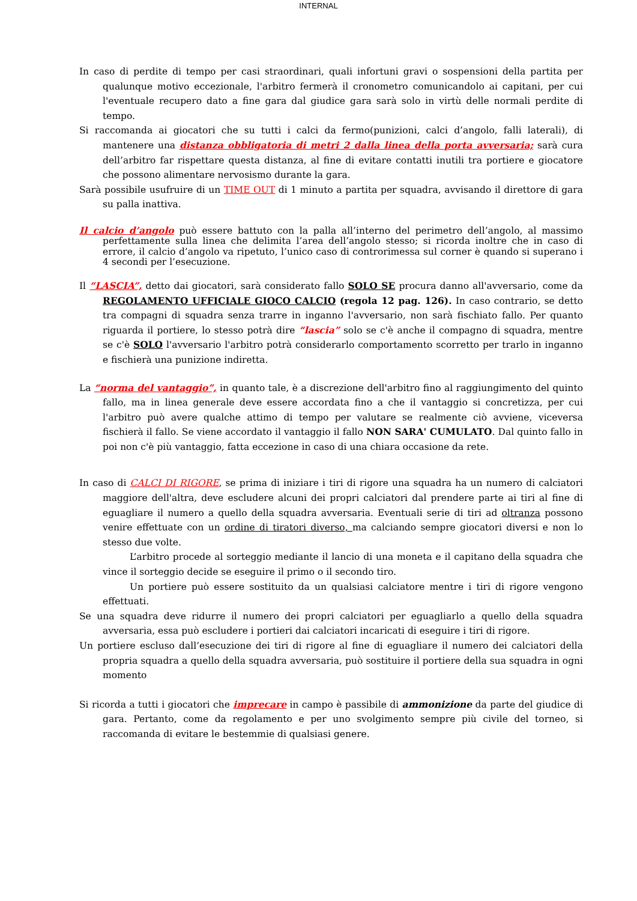INTERNAL
In caso di perdite di tempo per casi straordinari, quali infortuni gravi o sospensioni della partita per qualunque motivo eccezionale, l'arbitro fermerà il cronometro comunicandolo ai capitani, per cui l'eventuale recupero dato a fine gara dal giudice gara sarà solo in virtù delle normali perdite di tempo.
Si raccomanda ai giocatori che su tutti i calci da fermo(punizioni, calci d’angolo, falli laterali), di mantenere una distanza obbligatoria di metri 2 dalla linea della porta avversaria; sarà cura dell’arbitro far rispettare questa distanza, al fine di evitare contatti inutili tra portiere e giocatore che possono alimentare nervosismo durante la gara.
Sarà possibile usufruire di un TIME OUT di 1 minuto a partita per squadra, avvisando il direttore di gara su palla inattiva.
Il calcio d’angolo può essere battuto con la palla all’interno del perimetro dell’angolo, al massimo perfettamente sulla linea che delimita l’area dell’angolo stesso; si ricorda inoltre che in caso di errore, il calcio d’angolo va ripetuto, l’unico caso di controrimessa sul corner è quando si superano i 4 secondi per l’esecuzione.
Il “LASCIA”, detto dai giocatori, sarà considerato fallo SOLO SE procura danno all'avversario, come da REGOLAMENTO UFFICIALE GIOCO CALCIO (regola 12 pag. 126). In caso contrario, se detto tra compagni di squadra senza trarre in inganno l'avversario, non sarà fischiato fallo. Per quanto riguarda il portiere, lo stesso potrà dire “lascia” solo se c'è anche il compagno di squadra, mentre se c'è SOLO l'avversario l'arbitro potrà considerarlo comportamento scorretto per trarlo in inganno e fischierà una punizione indiretta.
La “norma del vantaggio”, in quanto tale, è a discrezione dell'arbitro fino al raggiungimento del quinto fallo, ma in linea generale deve essere accordata fino a che il vantaggio si concretizza, per cui l'arbitro può avere qualche attimo di tempo per valutare se realmente ciò avviene, viceversa fischierà il fallo. Se viene accordato il vantaggio il fallo NON SARA' CUMULATO. Dal quinto fallo in poi non c'è più vantaggio, fatta eccezione in caso di una chiara occasione da rete.
In caso di CALCI DI RIGORE, se prima di iniziare i tiri di rigore una squadra ha un numero di calciatori maggiore dell'altra, deve escludere alcuni dei propri calciatori dal prendere parte ai tiri al fine di eguagliare il numero a quello della squadra avversaria. Eventuali serie di tiri ad oltranza possono venire effettuate con un ordine di tiratori diverso, ma calciando sempre giocatori diversi e non lo stesso due volte.
L’arbitro procede al sorteggio mediante il lancio di una moneta e il capitano della squadra che vince il sorteggio decide se eseguire il primo o il secondo tiro.
Un portiere può essere sostituito da un qualsiasi calciatore mentre i tiri di rigore vengono effettuati.
Se una squadra deve ridurre il numero dei propri calciatori per eguagliarlo a quello della squadra avversaria, essa può escludere i portieri dai calciatori incaricati di eseguire i tiri di rigore.
Un portiere escluso dall’esecuzione dei tiri di rigore al fine di eguagliare il numero dei calciatori della propria squadra a quello della squadra avversaria, può sostituire il portiere della sua squadra in ogni momento
Si ricorda a tutti i giocatori che imprecare in campo è passibile di ammonizione da parte del giudice di gara. Pertanto, come da regolamento e per uno svolgimento sempre più civile del torneo, si raccomanda di evitare le bestemmie di qualsiasi genere.